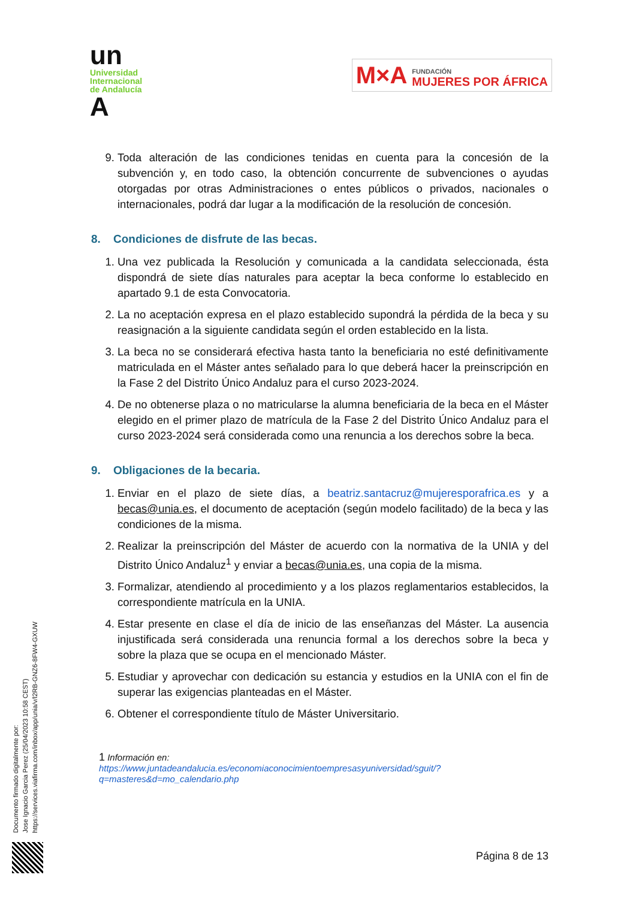un
Universidad
Internacional
de Andalucía
A
M×A
FUNDACIÓN
MUJERES POR ÁFRICA
9. Toda alteración de las condiciones tenidas en cuenta para la concesión de la subvención y, en todo caso, la obtención concurrente de subvenciones o ayudas otorgadas por otras Administraciones o entes públicos o privados, nacionales o internacionales, podrá dar lugar a la modificación de la resolución de concesión.
8. Condiciones de disfrute de las becas.
1. Una vez publicada la Resolución y comunicada a la candidata seleccionada, ésta dispondrá de siete días naturales para aceptar la beca conforme lo establecido en apartado 9.1 de esta Convocatoria.
2. La no aceptación expresa en el plazo establecido supondrá la pérdida de la beca y su reasignación a la siguiente candidata según el orden establecido en la lista.
3. La beca no se considerará efectiva hasta tanto la beneficiaria no esté definitivamente matriculada en el Máster antes señalado para lo que deberá hacer la preinscripción en la Fase 2 del Distrito Único Andaluz para el curso 2023-2024.
4. De no obtenerse plaza o no matricularse la alumna beneficiaria de la beca en el Máster elegido en el primer plazo de matrícula de la Fase 2 del Distrito Único Andaluz para el curso 2023-2024 será considerada como una renuncia a los derechos sobre la beca.
9. Obligaciones de la becaria.
1. Enviar en el plazo de siete días, a beatriz.santacruz@mujeresporafrica.es y a becas@unia.es, el documento de aceptación (según modelo facilitado) de la beca y las condiciones de la misma.
2. Realizar la preinscripción del Máster de acuerdo con la normativa de la UNIA y del Distrito Único Andaluz<sup>1</sup> y enviar a becas@unia.es, una copia de la misma.
3. Formalizar, atendiendo al procedimiento y a los plazos reglamentarios establecidos, la correspondiente matrícula en la UNIA.
4. Estar presente en clase el día de inicio de las enseñanzas del Máster. La ausencia injustificada será considerada una renuncia formal a los derechos sobre la beca y sobre la plaza que se ocupa en el mencionado Máster.
5. Estudiar y aprovechar con dedicación su estancia y estudios en la UNIA con el fin de superar las exigencias planteadas en el Máster.
6. Obtener el correspondiente título de Máster Universitario.
1 Información en:
https://www.juntadeandalucia.es/economiaconocimientoempresasyuniversidad/sguit/?q=masteres&d=mo_calendario.php
Página 8 de 13
Documento firmado digitalmente por:
Jose Ignacio Garcia Perez (25/04/2023 10:58 CEST)
https://services.viafirma.com/inbox/app/unia/v/l2RB-GNZ6-8FW4-GXUW